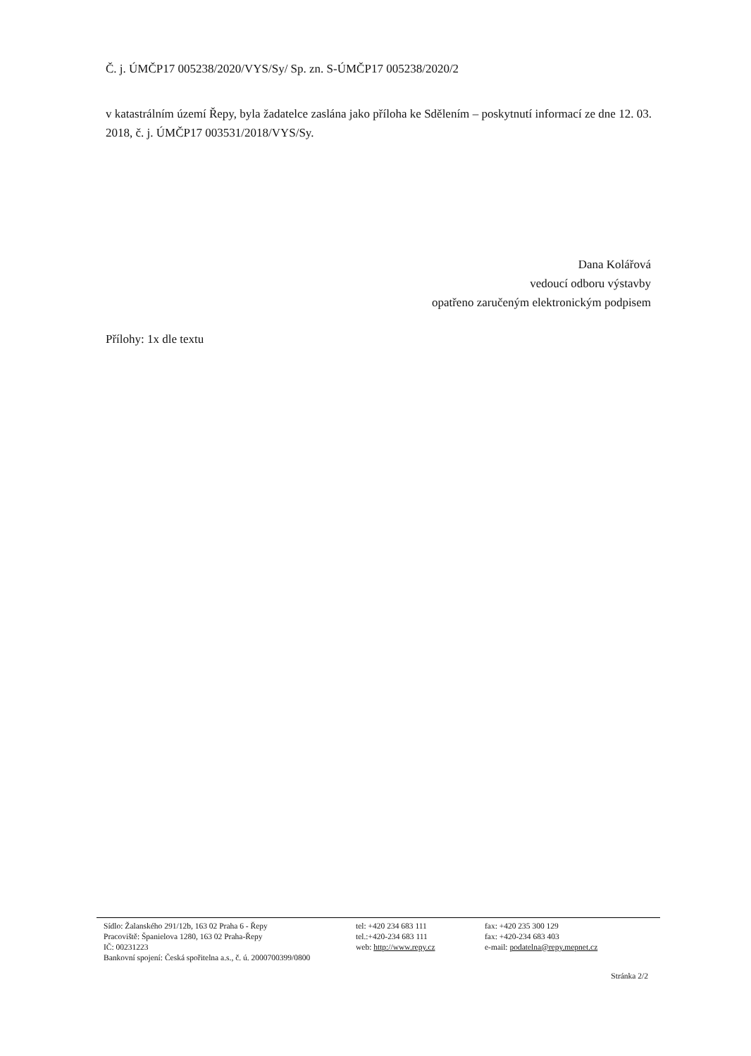Č. j. ÚMČP17 005238/2020/VYS/Sy/ Sp. zn. S-ÚMČP17 005238/2020/2
v katastrálním území Řepy, byla žadatelce zaslána jako příloha ke Sdělením – poskytnutí informací ze dne 12. 03. 2018, č. j. ÚMČP17 003531/2018/VYS/Sy.
Dana Kolářová
vedoucí odboru výstavby
opatřeno zaručeným elektronickým podpisem
Přílohy: 1x dle textu
Sídlo: Žalanského 291/12b, 163 02 Praha 6 - Řepy
Pracoviště: Španielova 1280, 163 02 Praha-Řepy
IČ: 00231223
Bankovní spojení: Česká spořitelna a.s., č. ú. 2000700399/0800
tel: +420 234 683 111
tel.:+420-234 683 111
web: http://www.repy.cz
fax: +420 235 300 129
fax: +420-234 683 403
e-mail: podatelna@repy.mepnet.cz
Stránka 2/2